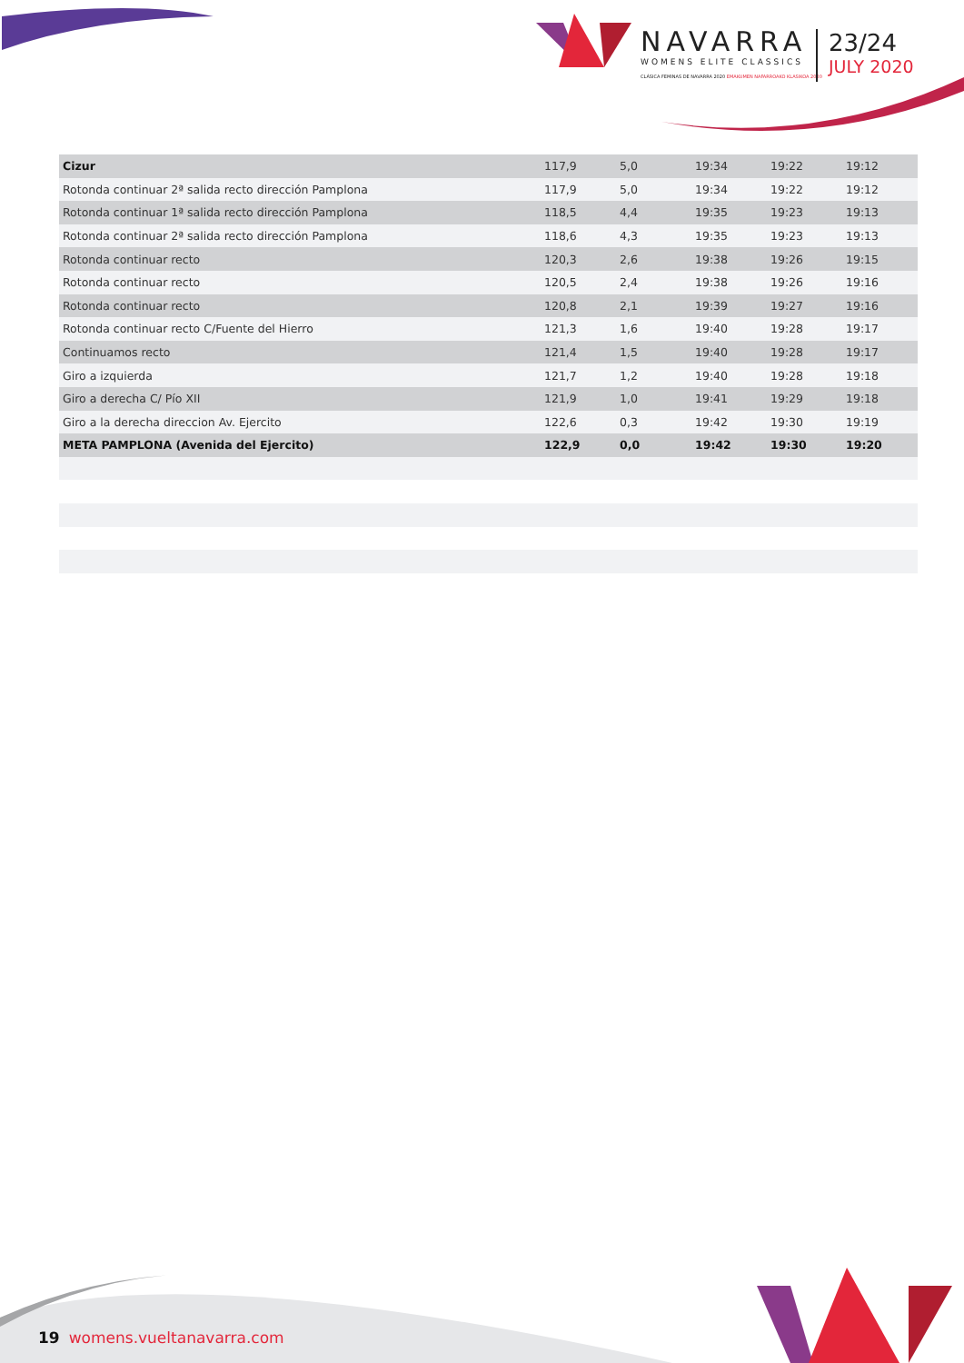NAVARRA
WOMENS ELITE CLASSICS
CLÁSICA FEMINAS DE NAVARRA 2020 EMAKUMEN NAFARROAKO KLASIKOA 2020
23/24
JULY 2020
| Cizur | 117,9 | 5,0 | 19:34 | 19:22 | 19:12 |
| Rotonda continuar 2ª salida recto dirección Pamplona | 117,9 | 5,0 | 19:34 | 19:22 | 19:12 |
| Rotonda continuar 1ª salida recto dirección Pamplona | 118,5 | 4,4 | 19:35 | 19:23 | 19:13 |
| Rotonda continuar 2ª salida recto dirección Pamplona | 118,6 | 4,3 | 19:35 | 19:23 | 19:13 |
| Rotonda continuar recto | 120,3 | 2,6 | 19:38 | 19:26 | 19:15 |
| Rotonda continuar recto | 120,5 | 2,4 | 19:38 | 19:26 | 19:16 |
| Rotonda continuar recto | 120,8 | 2,1 | 19:39 | 19:27 | 19:16 |
| Rotonda continuar recto C/Fuente del Hierro | 121,3 | 1,6 | 19:40 | 19:28 | 19:17 |
| Continuamos recto | 121,4 | 1,5 | 19:40 | 19:28 | 19:17 |
| Giro a izquierda | 121,7 | 1,2 | 19:40 | 19:28 | 19:18 |
| Giro a derecha C/ Pío XII | 121,9 | 1,0 | 19:41 | 19:29 | 19:18 |
| Giro a la derecha direccion Av. Ejercito | 122,6 | 0,3 | 19:42 | 19:30 | 19:19 |
| META PAMPLONA (Avenida del Ejercito) | 122,9 | 0,0 | 19:42 | 19:30 | 19:20 |
19 womens.vueltanavarra.com